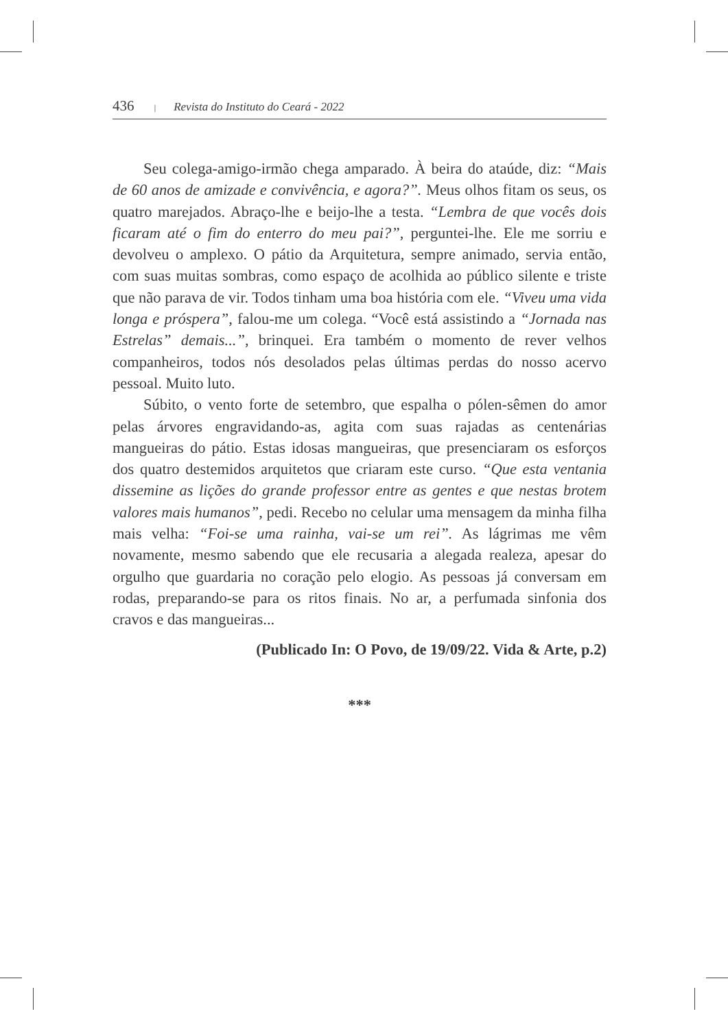436 | Revista do Instituto do Ceará - 2022
Seu colega-amigo-irmão chega amparado. À beira do ataúde, diz: “Mais de 60 anos de amizade e convivência, e agora?”. Meus olhos fitam os seus, os quatro marejados. Abraço-lhe e beijo-lhe a testa. “Lembra de que vocês dois ficaram até o fim do enterro do meu pai?”, perguntei-lhe. Ele me sorriu e devolveu o amplexo. O pátio da Arquitetura, sempre animado, servia então, com suas muitas sombras, como espaço de acolhida ao público silente e triste que não parava de vir. Todos tinham uma boa história com ele. “Viveu uma vida longa e próspera”, falou-me um colega. “Você está assistindo a “Jornada nas Estrelas” demais...”, brinquei. Era também o momento de rever velhos companheiros, todos nós desolados pelas últimas perdas do nosso acervo pessoal. Muito luto.
Súbito, o vento forte de setembro, que espalha o pólen-sêmen do amor pelas árvores engravidando-as, agita com suas rajadas as centenárias mangueiras do pátio. Estas idosas mangueiras, que presenciaram os esforços dos quatro destemidos arquitetos que criaram este curso. “Que esta ventania dissemine as lições do grande professor entre as gentes e que nestas brotem valores mais humanos”, pedi. Recebo no celular uma mensagem da minha filha mais velha: “Foi-se uma rainha, vai-se um rei”. As lágrimas me vêm novamente, mesmo sabendo que ele recusaria a alegada realeza, apesar do orgulho que guardaria no coração pelo elogio. As pessoas já conversam em rodas, preparando-se para os ritos finais. No ar, a perfumada sinfonia dos cravos e das mangueiras...
(Publicado In: O Povo, de 19/09/22. Vida & Arte, p.2)
***